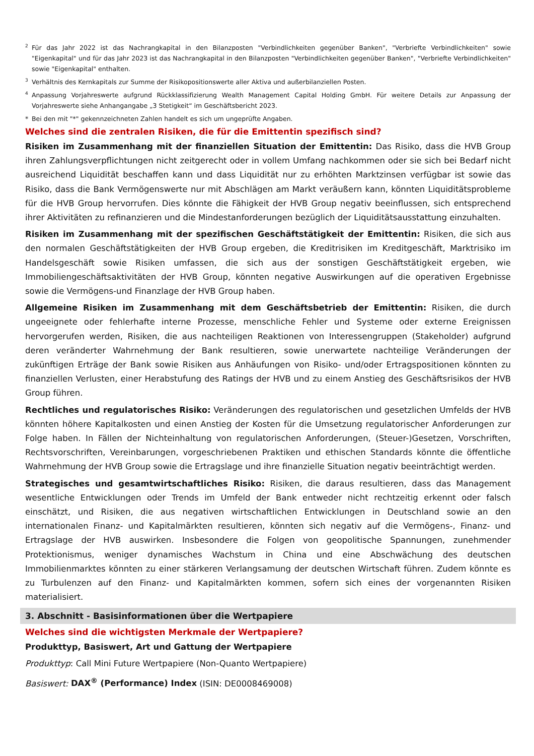2 Für das Jahr 2022 ist das Nachrangkapital in den Bilanzposten "Verbindlichkeiten gegenüber Banken", "Verbriefte Verbindlichkeiten" sowie "Eigenkapital" und für das Jahr 2023 ist das Nachrangkapital in den Bilanzposten "Verbindlichkeiten gegenüber Banken", "Verbriefte Verbindlichkeiten" sowie "Eigenkapital" enthalten.
3 Verhältnis des Kernkapitals zur Summe der Risikopositionswerte aller Aktiva und außerbilanziellen Posten.
4 Anpassung Vorjahreswerte aufgrund Rückklassifizierung Wealth Management Capital Holding GmbH. Für weitere Details zur Anpassung der Vorjahreswerte siehe Anhangangabe „3 Stetigkeit“ im Geschäftsbericht 2023.
* Bei den mit "*" gekennzeichneten Zahlen handelt es sich um ungeprüfte Angaben.
Welches sind die zentralen Risiken, die für die Emittentin spezifisch sind?
Risiken im Zusammenhang mit der finanziellen Situation der Emittentin: Das Risiko, dass die HVB Group ihren Zahlungsverpflichtungen nicht zeitgerecht oder in vollem Umfang nachkommen oder sie sich bei Bedarf nicht ausreichend Liquidität beschaffen kann und dass Liquidität nur zu erhöhten Marktzinsen verfügbar ist sowie das Risiko, dass die Bank Vermögenswerte nur mit Abschlägen am Markt veräußern kann, könnten Liquiditätsprobleme für die HVB Group hervorrufen. Dies könnte die Fähigkeit der HVB Group negativ beeinflussen, sich entsprechend ihrer Aktivitäten zu refinanzieren und die Mindestanforderungen bezüglich der Liquiditätsausstattung einzuhalten.
Risiken im Zusammenhang mit der spezifischen Geschäftstätigkeit der Emittentin: Risiken, die sich aus den normalen Geschäftstätigkeiten der HVB Group ergeben, die Kreditrisiken im Kreditgeschäft, Marktrisiko im Handelsgeschäft sowie Risiken umfassen, die sich aus der sonstigen Geschäftstätigkeit ergeben, wie Immobiliengeschäftsaktivitäten der HVB Group, könnten negative Auswirkungen auf die operativen Ergebnisse sowie die Vermögens-und Finanzlage der HVB Group haben.
Allgemeine Risiken im Zusammenhang mit dem Geschäftsbetrieb der Emittentin: Risiken, die durch ungeeignete oder fehlerhafte interne Prozesse, menschliche Fehler und Systeme oder externe Ereignissen hervorgerufen werden, Risiken, die aus nachteiligen Reaktionen von Interessengruppen (Stakeholder) aufgrund deren veränderter Wahrnehmung der Bank resultieren, sowie unerwartete nachteilige Veränderungen der zukünftigen Erträge der Bank sowie Risiken aus Anhäufungen von Risiko- und/oder Ertragspositionen könnten zu finanziellen Verlusten, einer Herabstufung des Ratings der HVB und zu einem Anstieg des Geschäftsrisikos der HVB Group führen.
Rechtliches und regulatorisches Risiko: Veränderungen des regulatorischen und gesetzlichen Umfelds der HVB könnten höhere Kapitalkosten und einen Anstieg der Kosten für die Umsetzung regulatorischer Anforderungen zur Folge haben. In Fällen der Nichteinhaltung von regulatorischen Anforderungen, (Steuer-)Gesetzen, Vorschriften, Rechtsvorschriften, Vereinbarungen, vorgeschriebenen Praktiken und ethischen Standards könnte die öffentliche Wahrnehmung der HVB Group sowie die Ertragslage und ihre finanzielle Situation negativ beeinträchtigt werden.
Strategisches und gesamtwirtschaftliches Risiko: Risiken, die daraus resultieren, dass das Management wesentliche Entwicklungen oder Trends im Umfeld der Bank entweder nicht rechtzeitig erkennt oder falsch einschätzt, und Risiken, die aus negativen wirtschaftlichen Entwicklungen in Deutschland sowie an den internationalen Finanz- und Kapitalmärkten resultieren, könnten sich negativ auf die Vermögens-, Finanz- und Ertragslage der HVB auswirken. Insbesondere die Folgen von geopolitische Spannungen, zunehmender Protektionismus, weniger dynamisches Wachstum in China und eine Abschwächung des deutschen Immobilienmarktes könnten zu einer stärkeren Verlangsamung der deutschen Wirtschaft führen. Zudem könnte es zu Turbulenzen auf den Finanz- und Kapitalmärkten kommen, sofern sich eines der vorgenannten Risiken materialisiert.
3. Abschnitt - Basisinformationen über die Wertpapiere
Welches sind die wichtigsten Merkmale der Wertpapiere?
Produkttyp, Basiswert, Art und Gattung der Wertpapiere
Produkttyp: Call Mini Future Wertpapiere (Non-Quanto Wertpapiere)
Basiswert: DAX<sup>®</sup> (Performance) Index (ISIN: DE0008469008)